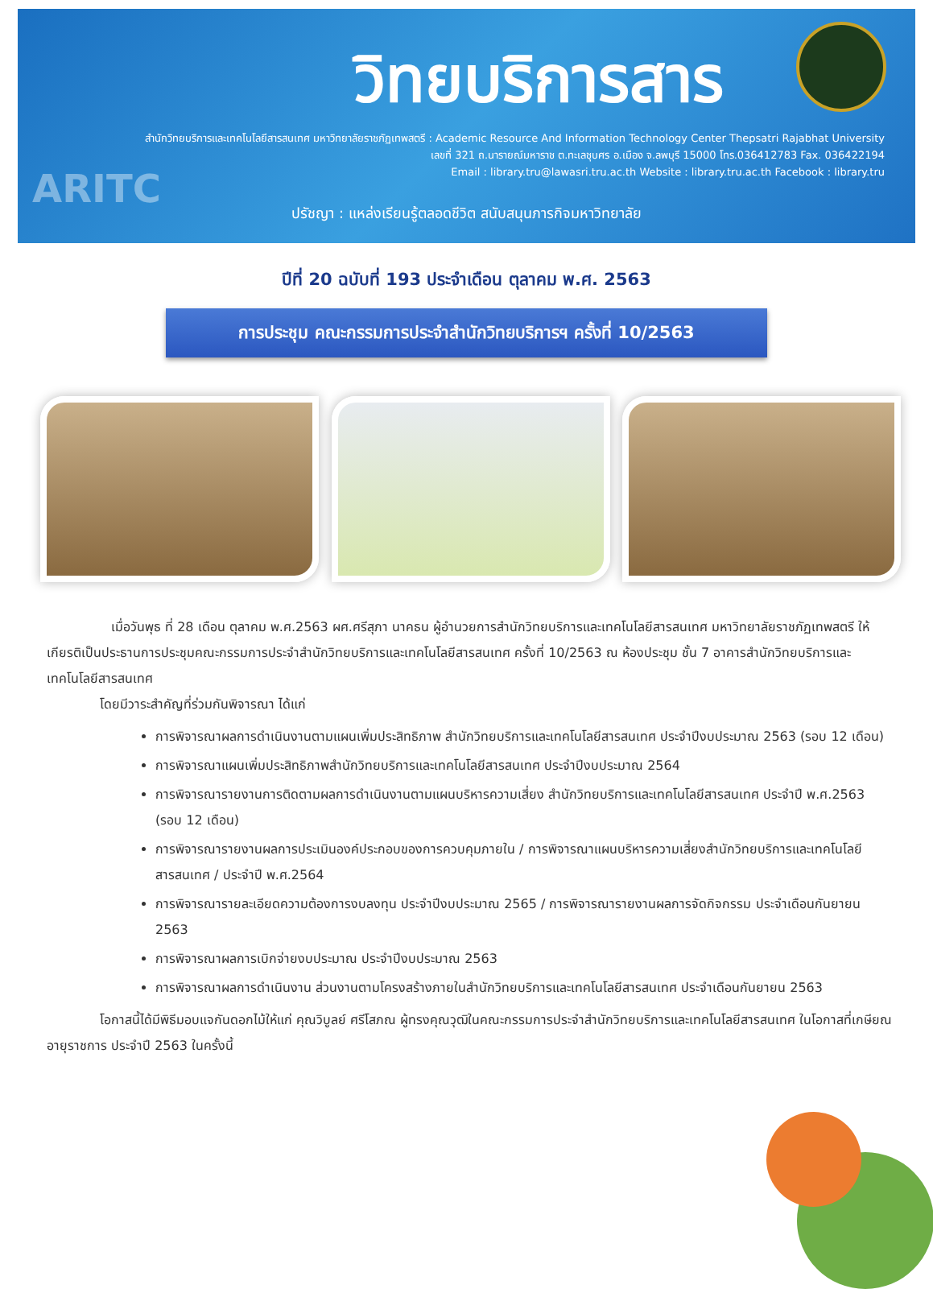วิทยบริการสาร
สำนักวิทยบริการและเทคโนโลยีสารสนเทศ มหาวิทยาลัยราชภัฏเทพสตรี : Academic Resource And Information Technology Center Thepsatri Rajabhat University
เลขที่ 321 ถ.นารายณ์มหาราช ต.ทะเลชุบศร อ.เมือง จ.ลพบุรี 15000 โทร.036412783 Fax. 036422194
Email : library.tru@lawasri.tru.ac.th Website : library.tru.ac.th Facebook : library.tru
ARITC
ปรัชญา : แหล่งเรียนรู้ตลอดชีวิต สนับสนุนภารกิจมหาวิทยาลัย
ปีที่ 20 ฉบับที่ 193 ประจำเดือน ตุลาคม พ.ศ. 2563
การประชุม คณะกรรมการประจำสำนักวิทยบริการฯ ครั้งที่ 10/2563
เมื่อวันพุธ ที่ 28 เดือน ตุลาคม พ.ศ.2563 ผศ.ศรีสุภา นาคธน ผู้อำนวยการสำนักวิทยบริการและเทคโนโลยีสารสนเทศ มหาวิทยาลัยราชภัฏเทพสตรี ให้เกียรติเป็นประธานการประชุมคณะกรรมการประจำสำนักวิทยบริการและเทคโนโลยีสารสนเทศ ครั้งที่ 10/2563 ณ ห้องประชุม ชั้น 7 อาคารสำนักวิทยบริการและเทคโนโลยีสารสนเทศ
โดยมีวาระสำคัญที่ร่วมกันพิจารณา ได้แก่
การพิจารณาผลการดำเนินงานตามแผนเพิ่มประสิทธิภาพ สำนักวิทยบริการและเทคโนโลยีสารสนเทศ ประจำปีงบประมาณ 2563 (รอบ 12 เดือน)
การพิจารณาแผนเพิ่มประสิทธิภาพสำนักวิทยบริการและเทคโนโลยีสารสนเทศ ประจำปีงบประมาณ 2564
การพิจารณารายงานการติดตามผลการดำเนินงานตามแผนบริหารความเสี่ยง สำนักวิทยบริการและเทคโนโลยีสารสนเทศ ประจำปี พ.ศ.2563 (รอบ 12 เดือน)
การพิจารณารายงานผลการประเมินองค์ประกอบของการควบคุมภายใน / การพิจารณาแผนบริหารความเสี่ยงสำนักวิทยบริการและเทคโนโลยีสารสนเทศ / ประจำปี พ.ศ.2564
การพิจารณารายละเอียดความต้องการงบลงทุน ประจำปีงบประมาณ 2565 / การพิจารณารายงานผลการจัดกิจกรรม ประจำเดือนกันยายน 2563
การพิจารณาผลการเบิกจ่ายงบประมาณ ประจำปีงบประมาณ 2563
การพิจารณาผลการดำเนินงาน ส่วนงานตามโครงสร้างภายในสำนักวิทยบริการและเทคโนโลยีสารสนเทศ ประจำเดือนกันยายน 2563
โอกาสนี้ได้มีพิธีมอบแจกันดอกไม้ให้แก่ คุณวิบูลย์ ศรีโสภณ ผู้ทรงคุณวุฒิในคณะกรรมการประจำสำนักวิทยบริการและเทคโนโลยีสารสนเทศ ในโอกาสที่เกษียณอายุราชการ ประจำปี 2563 ในครั้งนี้